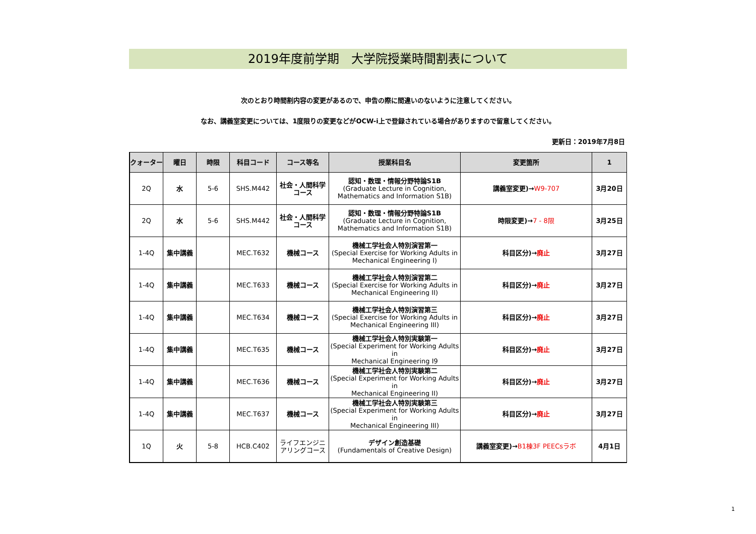2019年度前学期　大学院授業時間割表について
次のとおり時間割内容の変更があるので、申告の際に間違いのないように注意してください。
なお、講義室変更については、1度限りの変更などがOCW-i上で登録されている場合がありますので留意してください。
更新日：2019年7月8日
| クォーター | 曜日 | 時限 | 科目コード | コース等名 | 授業科目名 | 変更箇所 | 1 |
| --- | --- | --- | --- | --- | --- | --- | --- |
| 2Q | 水 | 5-6 | SHS.M442 | 社会・人間科学 コース | 認知・数理・情報分野特論S1B (Graduate Lecture in Cognition, Mathematics and Information S1B) | 講義室変更)→ W9-707 | 3月20日 |
| 2Q | 水 | 5-6 | SHS.M442 | 社会・人間科学 コース | 認知・数理・情報分野特論S1B (Graduate Lecture in Cognition, Mathematics and Information S1B) | 時限変更)→ 7 - 8限 | 3月25日 |
| 1-4Q | 集中講義 | | MEC.T632 | 機械コース | 機械工学社会人特別演習第一 (Special Exercise for Working Adults in Mechanical Engineering I) | 科目区分)→ 廃止 | 3月27日 |
| 1-4Q | 集中講義 | | MEC.T633 | 機械コース | 機械工学社会人特別演習第二 (Special Exercise for Working Adults in Mechanical Engineering II) | 科目区分)→ 廃止 | 3月27日 |
| 1-4Q | 集中講義 | | MEC.T634 | 機械コース | 機械工学社会人特別演習第三 (Special Exercise for Working Adults in Mechanical Engineering III) | 科目区分)→ 廃止 | 3月27日 |
| 1-4Q | 集中講義 | | MEC.T635 | 機械コース | 機械工学社会人特別実験第一 (Special Experiment for Working Adults in Mechanical Engineering I9 | 科目区分)→ 廃止 | 3月27日 |
| 1-4Q | 集中講義 | | MEC.T636 | 機械コース | 機械工学社会人特別実験第二 (Special Experiment for Working Adults in Mechanical Engineering II) | 科目区分)→ 廃止 | 3月27日 |
| 1-4Q | 集中講義 | | MEC.T637 | 機械コース | 機械工学社会人特別実験第三 (Special Experiment for Working Adults in Mechanical Engineering III) | 科目区分)→ 廃止 | 3月27日 |
| 1Q | 火 | 5-8 | HCB.C402 | ライフエンジニ アリングコース | デザイン創造基礎 (Fundamentals of Creative Design) | 講義室変更)→ B1棟3F PEECsラボ | 4月1日 |
1